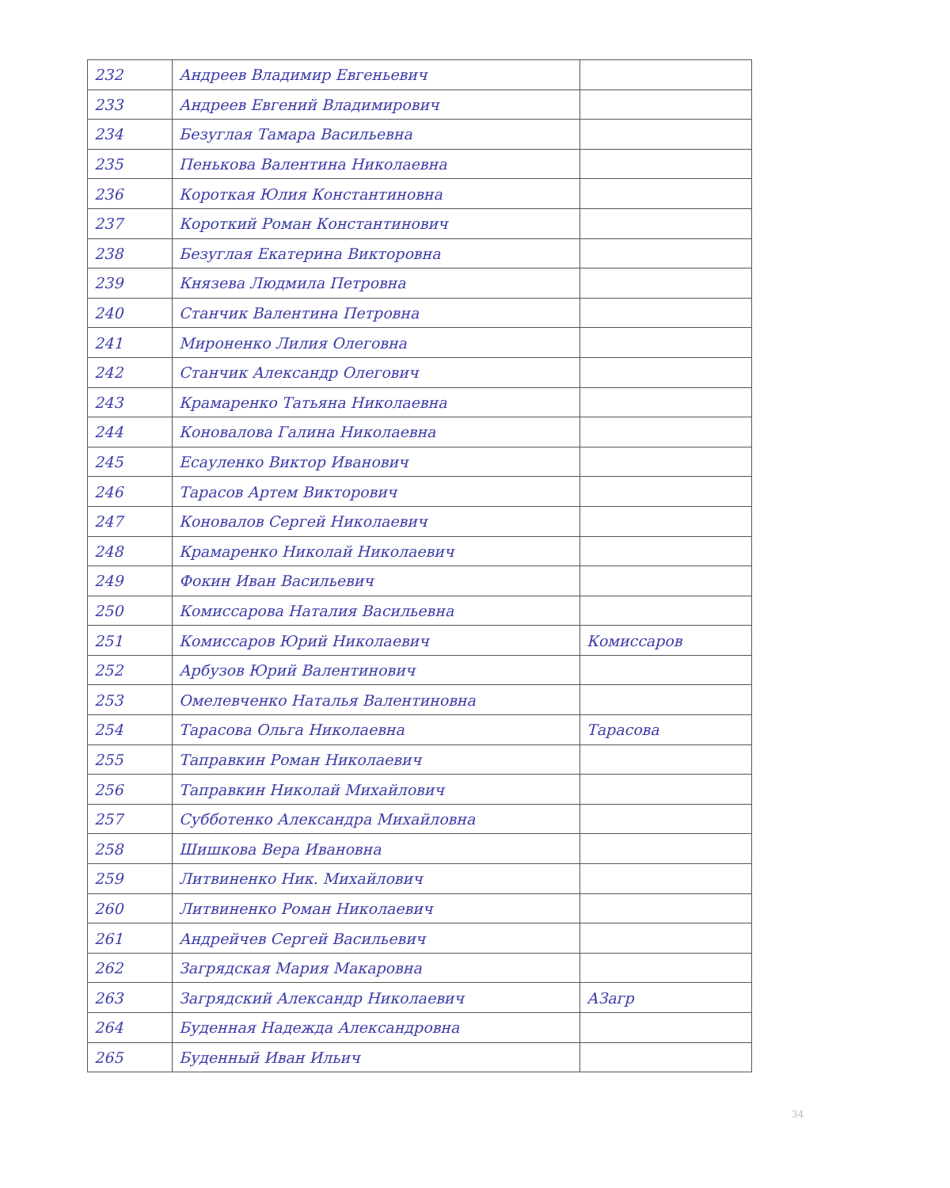| 232 | Андреев Владимир Евгеньевич | |
| 233 | Андреев Евгений Владимирович | |
| 234 | Безуглая Тамара Васильевна | |
| 235 | Пенькова Валентина Николаевна | |
| 236 | Короткая Юлия Константиновна | |
| 237 | Короткий Роман Константинович | |
| 238 | Безуглая Екатерина Викторовна | |
| 239 | Князева Людмила Петровна | |
| 240 | Станчик Валентина Петровна | |
| 241 | Мироненко Лилия Олеговна | |
| 242 | Станчик Александр Олегович | |
| 243 | Крамаренко Татьяна Николаевна | |
| 244 | Коновалова Галина Николаевна | |
| 245 | Есауленко Виктор Иванович | |
| 246 | Тарасов Артем Викторович | |
| 247 | Коновалов Сергей Николаевич | |
| 248 | Крамаренко Николай Николаевич | |
| 249 | Фокин Иван Васильевич | |
| 250 | Комиссарова Наталия Васильевна | |
| 251 | Комиссаров Юрий Николаевич | Комиссаров |
| 252 | Арбузов Юрий Валентинович | |
| 253 | Омелевченко Наталья Валентиновна | |
| 254 | Тарасова Ольга Николаевна | Тарасова |
| 255 | Таправкин Роман Николаевич | |
| 256 | Таправкин Николай Михайлович | |
| 257 | Субботенко Александра Михайловна | |
| 258 | Шишкова Вера Ивановна | |
| 259 | Литвиненко Ник. Михайлович | |
| 260 | Литвиненко Роман Николаевич | |
| 261 | Андрейчев Сергей Васильевич | |
| 262 | Загрядская Мария Макаровна | |
| 263 | Загрядский Александр Николаевич | АЗагр |
| 264 | Буденная Надежда Александровна | |
| 265 | Буденный Иван Ильич | |
34